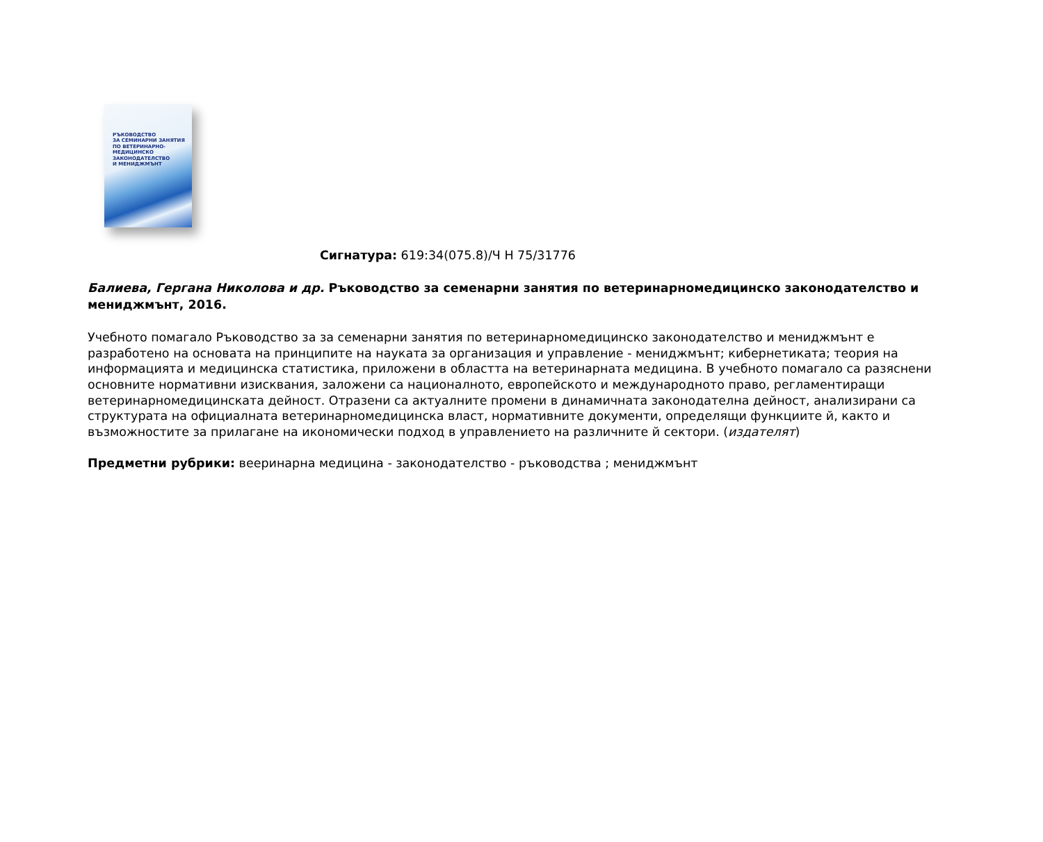РЪКОВОДСТВО
ЗА СЕМИНАРНИ ЗАНЯТИЯ
ПО ВЕТЕРИНАРНО-МЕДИЦИНСКО
ЗАКОНОДАТЕЛСТВО
И МЕНИДЖМЪНТ
Сигнатура: 619:34(075.8)/Ч Н 75/31776
Балиева, Гергана Николова и др. Ръководство за семенарни занятия по ветеринарномедицинско законодателство и мениджмънт, 2016.
Учебното помагало Ръководство за за семенарни занятия по ветеринарномедицинско законодателство и мениджмънт е разработено на основата на принципите на науката за организация и управление - мениджмънт; кибернетиката; теория на информацията и медицинска статистика, приложени в областта на ветеринарната медицина. В учебното помагало са разяснени основните нормативни изисквания, заложени са националното, европейското и международното право, регламентиращи ветеринарномедицинската дейност. Отразени са актуалните промени в динамичната законодателна дейност, анализирани са структурата на официалната ветеринарномедицинска власт, нормативните документи, определящи функциите й, както и възможностите за прилагане на икономически подход в управлението на различните й сектори. (издателят)
Предметни рубрики: вееринарна медицина - законодателство - ръководства ; мениджмънт